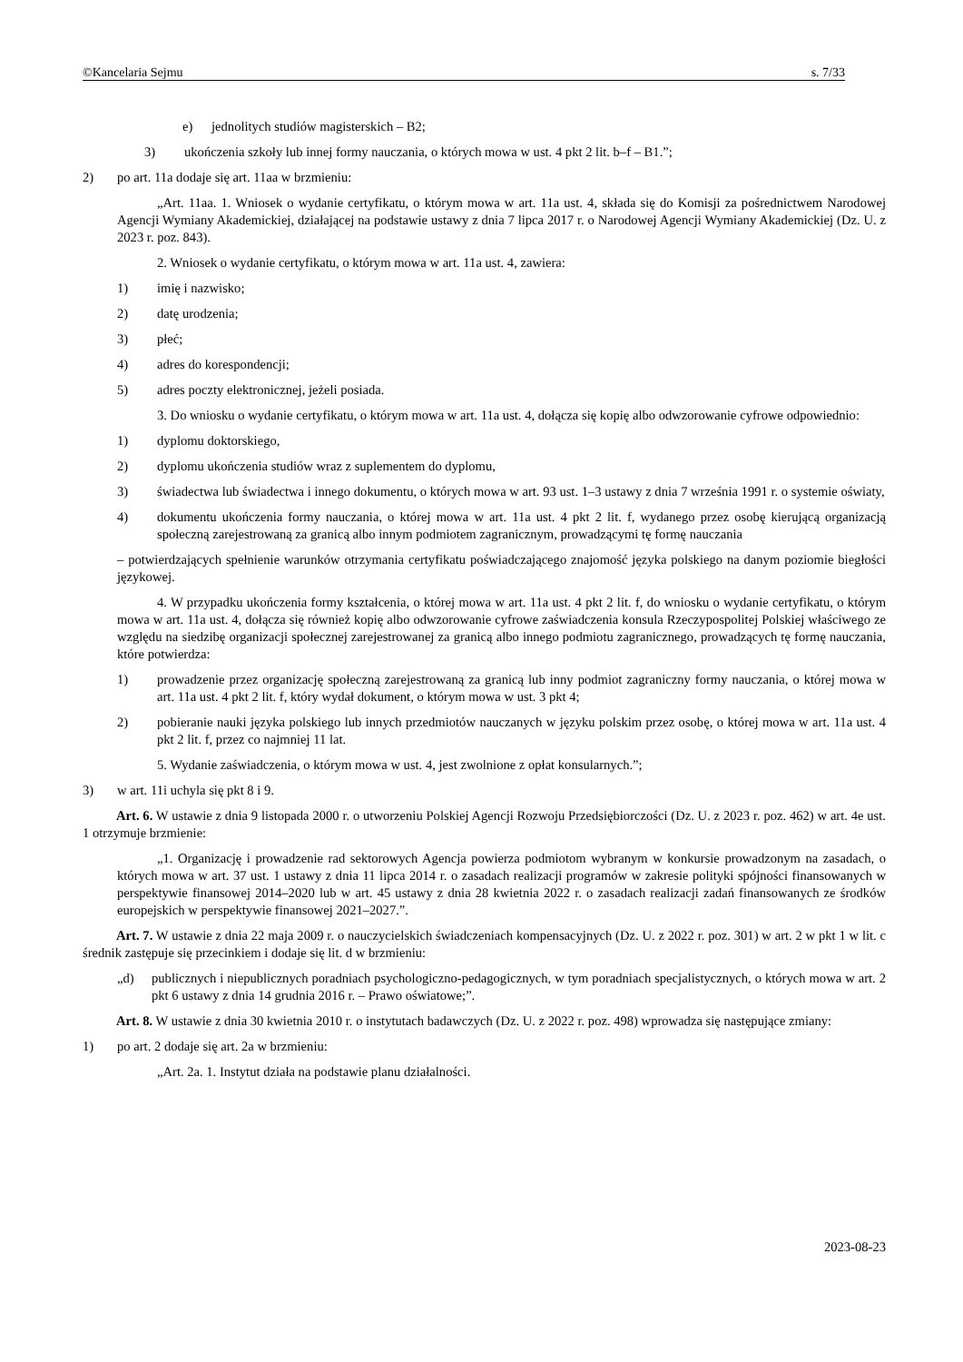©Kancelaria Sejmu s. 7/33
e) jednolitych studiów magisterskich – B2;
3) ukończenia szkoły lub innej formy nauczania, o których mowa w ust. 4 pkt 2 lit. b–f – B1.”;
2) po art. 11a dodaje się art. 11aa w brzmieniu:
„Art. 11aa. 1. Wniosek o wydanie certyfikatu, o którym mowa w art. 11a ust. 4, składa się do Komisji za pośrednictwem Narodowej Agencji Wymiany Akademickiej, działającej na podstawie ustawy z dnia 7 lipca 2017 r. o Narodowej Agencji Wymiany Akademickiej (Dz. U. z 2023 r. poz. 843).
2. Wniosek o wydanie certyfikatu, o którym mowa w art. 11a ust. 4, zawiera:
1) imię i nazwisko;
2) datę urodzenia;
3) płeć;
4) adres do korespondencji;
5) adres poczty elektronicznej, jeżeli posiada.
3. Do wniosku o wydanie certyfikatu, o którym mowa w art. 11a ust. 4, dołącza się kopię albo odwzorowanie cyfrowe odpowiednio:
1) dyplomu doktorskiego,
2) dyplomu ukończenia studiów wraz z suplementem do dyplomu,
3) świadectwa lub świadectwa i innego dokumentu, o których mowa w art. 93 ust. 1–3 ustawy z dnia 7 września 1991 r. o systemie oświaty,
4) dokumentu ukończenia formy nauczania, o której mowa w art. 11a ust. 4 pkt 2 lit. f, wydanego przez osobę kierującą organizacją społeczną zarejestrowaną za granicą albo innym podmiotem zagranicznym, prowadzącymi tę formę nauczania
– potwierdzających spełnienie warunków otrzymania certyfikatu poświadczającego znajomość języka polskiego na danym poziomie biegłości językowej.
4. W przypadku ukończenia formy kształcenia, o której mowa w art. 11a ust. 4 pkt 2 lit. f, do wniosku o wydanie certyfikatu, o którym mowa w art. 11a ust. 4, dołącza się również kopię albo odwzorowanie cyfrowe zaświadczenia konsula Rzeczypospolitej Polskiej właściwego ze względu na siedzibę organizacji społecznej zarejestrowanej za granicą albo innego podmiotu zagranicznego, prowadzących tę formę nauczania, które potwierdza:
1) prowadzenie przez organizację społeczną zarejestrowaną za granicą lub inny podmiot zagraniczny formy nauczania, o której mowa w art. 11a ust. 4 pkt 2 lit. f, który wydał dokument, o którym mowa w ust. 3 pkt 4;
2) pobieranie nauki języka polskiego lub innych przedmiotów nauczanych w języku polskim przez osobę, o której mowa w art. 11a ust. 4 pkt 2 lit. f, przez co najmniej 11 lat.
5. Wydanie zaświadczenia, o którym mowa w ust. 4, jest zwolnione z opłat konsularnych.”;
3) w art. 11i uchyla się pkt 8 i 9.
Art. 6. W ustawie z dnia 9 listopada 2000 r. o utworzeniu Polskiej Agencji Rozwoju Przedsiębiorczości (Dz. U. z 2023 r. poz. 462) w art. 4e ust. 1 otrzymuje brzmienie:
„1. Organizację i prowadzenie rad sektorowych Agencja powierza podmiotom wybranym w konkursie prowadzonym na zasadach, o których mowa w art. 37 ust. 1 ustawy z dnia 11 lipca 2014 r. o zasadach realizacji programów w zakresie polityki spójności finansowanych w perspektywie finansowej 2014–2020 lub w art. 45 ustawy z dnia 28 kwietnia 2022 r. o zasadach realizacji zadań finansowanych ze środków europejskich w perspektywie finansowej 2021–2027.”.
Art. 7. W ustawie z dnia 22 maja 2009 r. o nauczycielskich świadczeniach kompensacyjnych (Dz. U. z 2022 r. poz. 301) w art. 2 w pkt 1 w lit. c średnik zastępuje się przecinkiem i dodaje się lit. d w brzmieniu:
„d) publicznych i niepublicznych poradniach psychologiczno-pedagogicznych, w tym poradniach specjalistycznych, o których mowa w art. 2 pkt 6 ustawy z dnia 14 grudnia 2016 r. – Prawo oświatowe;”.
Art. 8. W ustawie z dnia 30 kwietnia 2010 r. o instytutach badawczych (Dz. U. z 2022 r. poz. 498) wprowadza się następujące zmiany:
1) po art. 2 dodaje się art. 2a w brzmieniu:
„Art. 2a. 1. Instytut działa na podstawie planu działalności.
2023-08-23